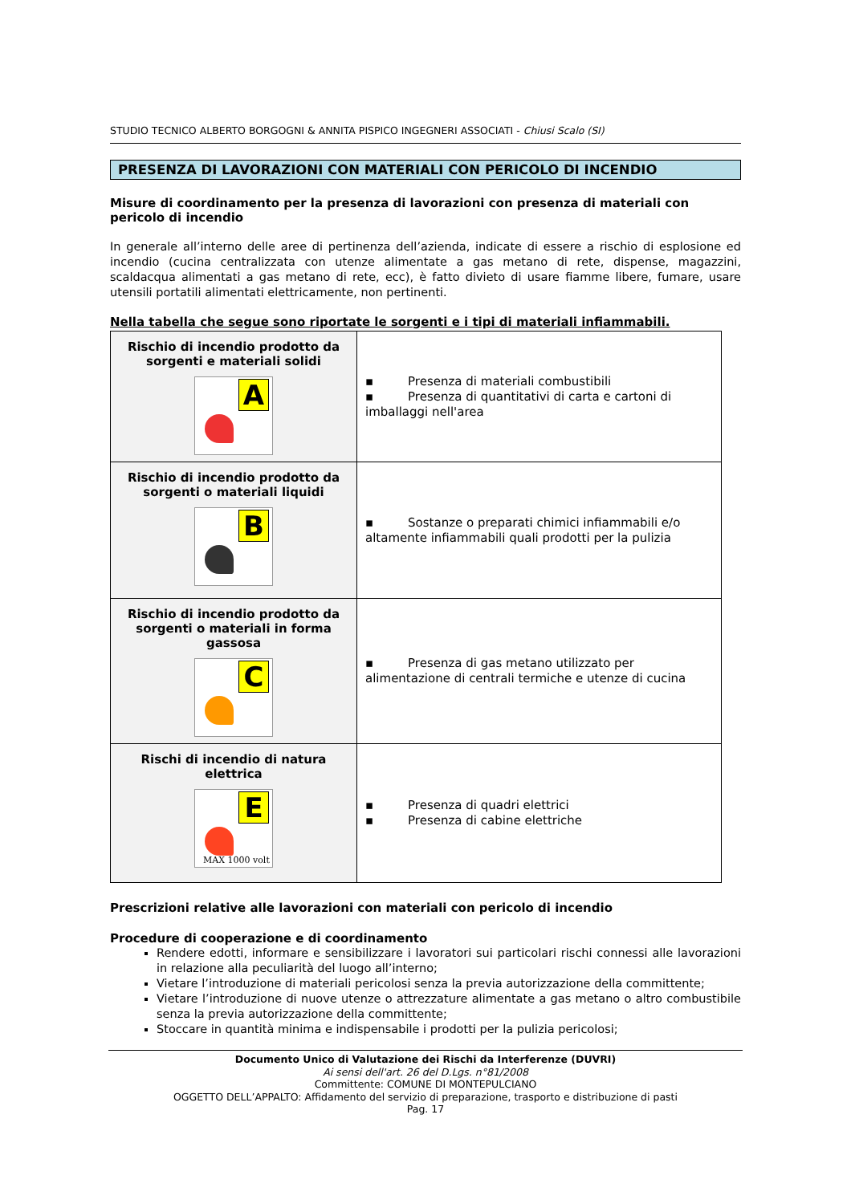STUDIO TECNICO ALBERTO BORGOGNI & ANNITA PISPICO INGEGNERI ASSOCIATI - Chiusi Scalo (SI)
PRESENZA DI LAVORAZIONI CON MATERIALI CON PERICOLO DI INCENDIO
Misure di coordinamento per la presenza di lavorazioni con presenza di materiali con pericolo di incendio
In generale all’interno delle aree di pertinenza dell’azienda, indicate di essere a rischio di esplosione ed incendio (cucina centralizzata con utenze alimentate a gas metano di rete, dispense, magazzini, scaldacqua alimentati a gas metano di rete, ecc), è fatto divieto di usare fiamme libere, fumare, usare utensili portatili alimentati elettricamente, non pertinenti.
Nella tabella che segue sono riportate le sorgenti e i tipi di materiali infiammabili.
| Rischio di incendio prodotto da sorgenti e materiali solidi A | ▪ Presenza di materiali combustibili ▪ Presenza di quantitativi di carta e cartoni di imballaggi nell'area |
| Rischio di incendio prodotto da sorgenti o materiali liquidi B | ▪ Sostanze o preparati chimici infiammabili e/o altamente infiammabili quali prodotti per la pulizia |
| Rischio di incendio prodotto da sorgenti o materiali in forma gassosa C | ▪ Presenza di gas metano utilizzato per alimentazione di centrali termiche e utenze di cucina |
| Rischi di incendio di natura elettrica E MAX 1000 volt | ▪ Presenza di quadri elettrici ▪ Presenza di cabine elettriche |
Prescrizioni relative alle lavorazioni con materiali con pericolo di incendio
Procedure di cooperazione e di coordinamento
Rendere edotti, informare e sensibilizzare i lavoratori sui particolari rischi connessi alle lavorazioni in relazione alla peculiarità del luogo all’interno;
Vietare l’introduzione di materiali pericolosi senza la previa autorizzazione della committente;
Vietare l’introduzione di nuove utenze o attrezzature alimentate a gas metano o altro combustibile senza la previa autorizzazione della committente;
Stoccare in quantità minima e indispensabile i prodotti per la pulizia pericolosi;
Documento Unico di Valutazione dei Rischi da Interferenze (DUVRI)
Ai sensi dell'art. 26 del D.Lgs. n°81/2008
Committente: COMUNE DI MONTEPULCIANO
OGGETTO DELL’APPALTO: Affidamento del servizio di preparazione, trasporto e distribuzione di pasti
Pag. 17